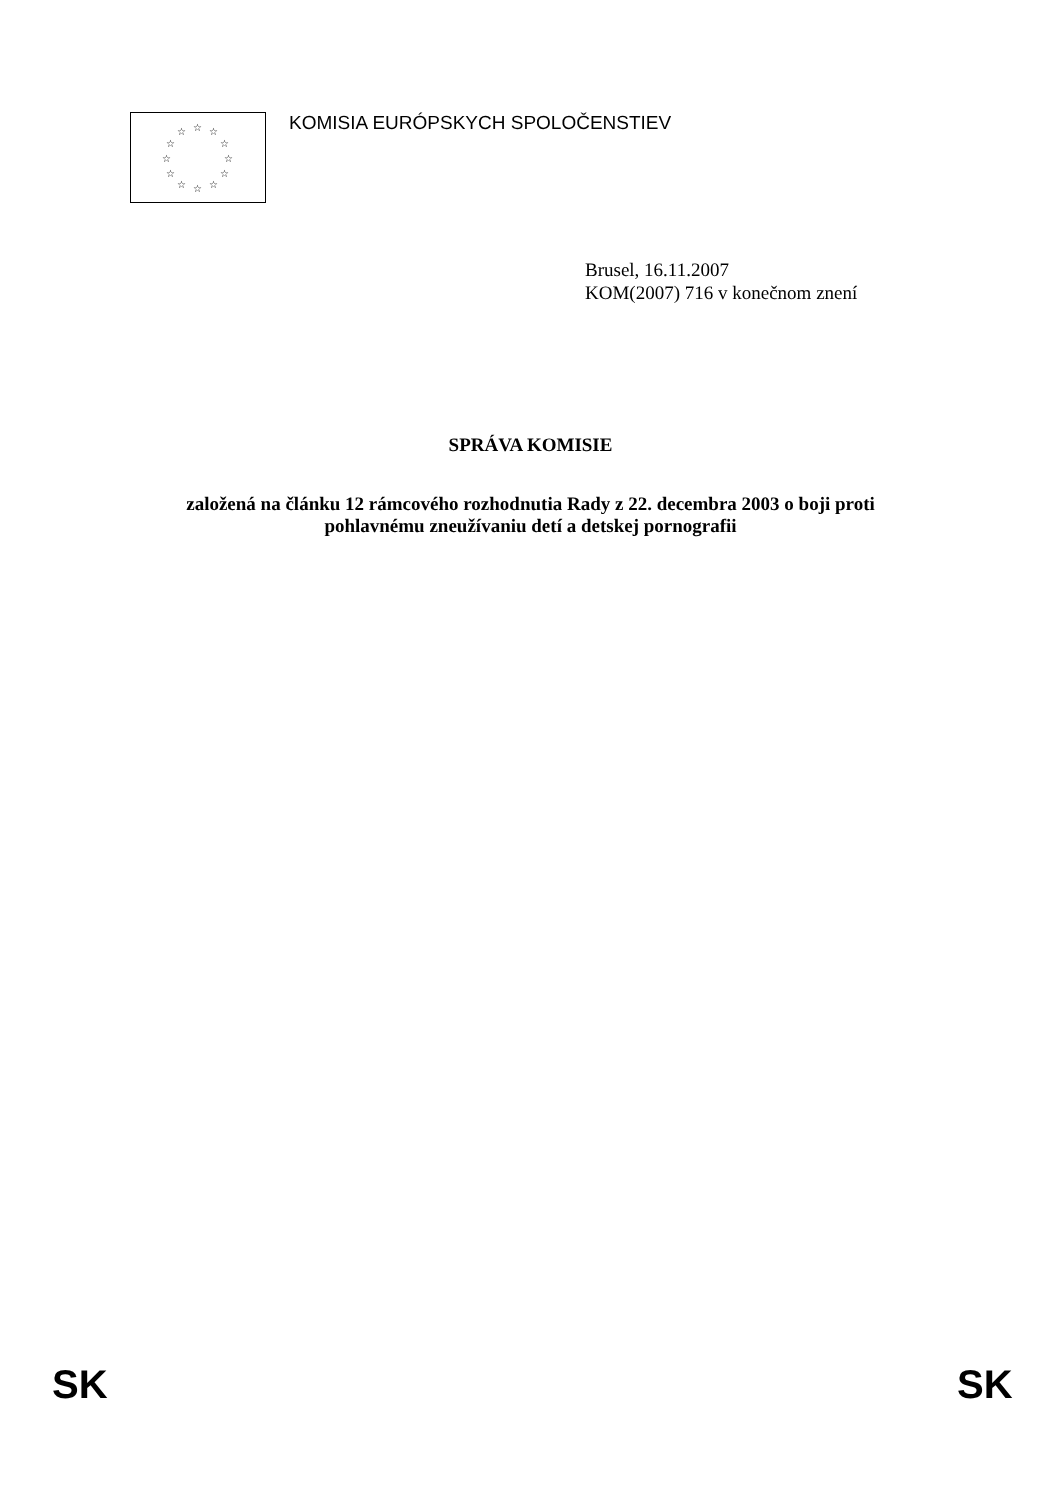☆ ☆
☆
☆
☆
☆ ☆ ☆
☆
☆
☆
☆
KOMISIA EURÓPSKYCH SPOLOČENSTIEV
Brusel, 16.11.2007
KOM(2007) 716 v konečnom znení
SPRÁVA KOMISIE
založená na článku 12 rámcového rozhodnutia Rady z 22. decembra 2003 o boji proti
pohlavnému zneužívaniu detí a detskej pornografii
SK SK